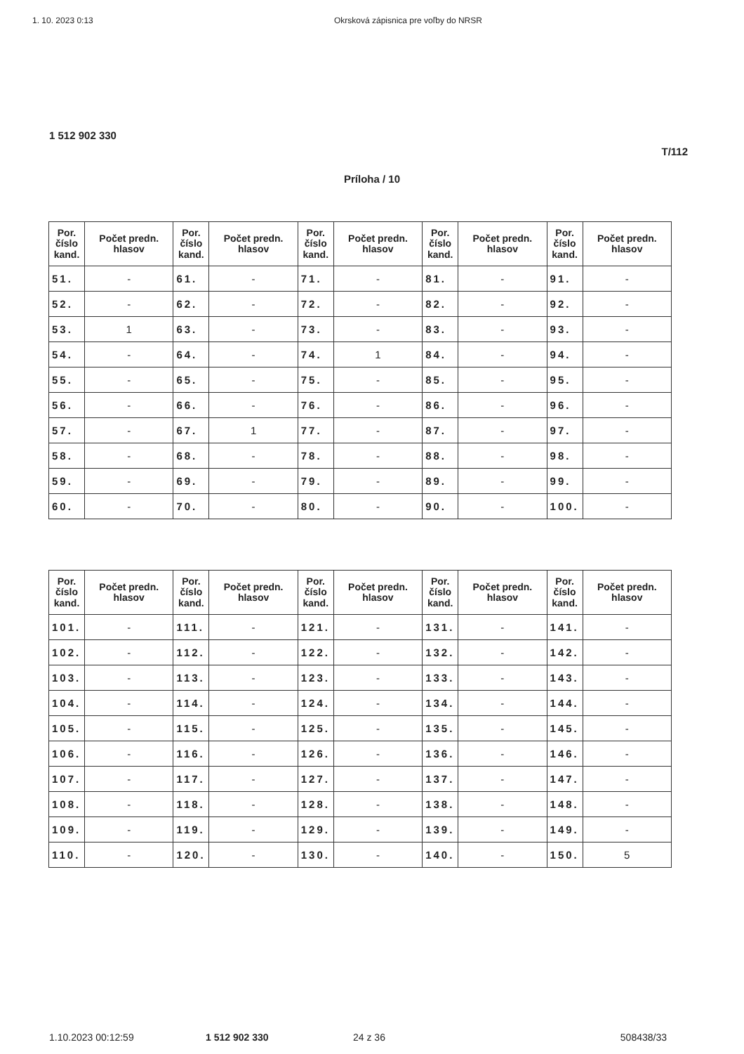1. 10. 2023 0:13 Okrsková zápisnica pre voľby do NRSR
1 512 902 330
T/112
Príloha / 10
| Por. číslo kand. | Počet predn. hlasov | Por. číslo kand. | Počet predn. hlasov | Por. číslo kand. | Počet predn. hlasov | Por. číslo kand. | Počet predn. hlasov | Por. číslo kand. | Počet predn. hlasov |
| --- | --- | --- | --- | --- | --- | --- | --- | --- | --- |
| 51. | - | 61. | - | 71. | - | 81. | - | 91. | - |
| 52. | - | 62. | - | 72. | - | 82. | - | 92. | - |
| 53. | 1 | 63. | - | 73. | - | 83. | - | 93. | - |
| 54. | - | 64. | - | 74. | 1 | 84. | - | 94. | - |
| 55. | - | 65. | - | 75. | - | 85. | - | 95. | - |
| 56. | - | 66. | - | 76. | - | 86. | - | 96. | - |
| 57. | - | 67. | 1 | 77. | - | 87. | - | 97. | - |
| 58. | - | 68. | - | 78. | - | 88. | - | 98. | - |
| 59. | - | 69. | - | 79. | - | 89. | - | 99. | - |
| 60. | - | 70. | - | 80. | - | 90. | - | 100. | - |
| Por. číslo kand. | Počet predn. hlasov | Por. číslo kand. | Počet predn. hlasov | Por. číslo kand. | Počet predn. hlasov | Por. číslo kand. | Počet predn. hlasov | Por. číslo kand. | Počet predn. hlasov |
| --- | --- | --- | --- | --- | --- | --- | --- | --- | --- |
| 101. | - | 111. | - | 121. | - | 131. | - | 141. | - |
| 102. | - | 112. | - | 122. | - | 132. | - | 142. | - |
| 103. | - | 113. | - | 123. | - | 133. | - | 143. | - |
| 104. | - | 114. | - | 124. | - | 134. | - | 144. | - |
| 105. | - | 115. | - | 125. | - | 135. | - | 145. | - |
| 106. | - | 116. | - | 126. | - | 136. | - | 146. | - |
| 107. | - | 117. | - | 127. | - | 137. | - | 147. | - |
| 108. | - | 118. | - | 128. | - | 138. | - | 148. | - |
| 109. | - | 119. | - | 129. | - | 139. | - | 149. | - |
| 110. | - | 120. | - | 130. | - | 140. | - | 150. | 5 |
1.10.2023 00:12:59 1 512 902 330 24 z 36 508438/33